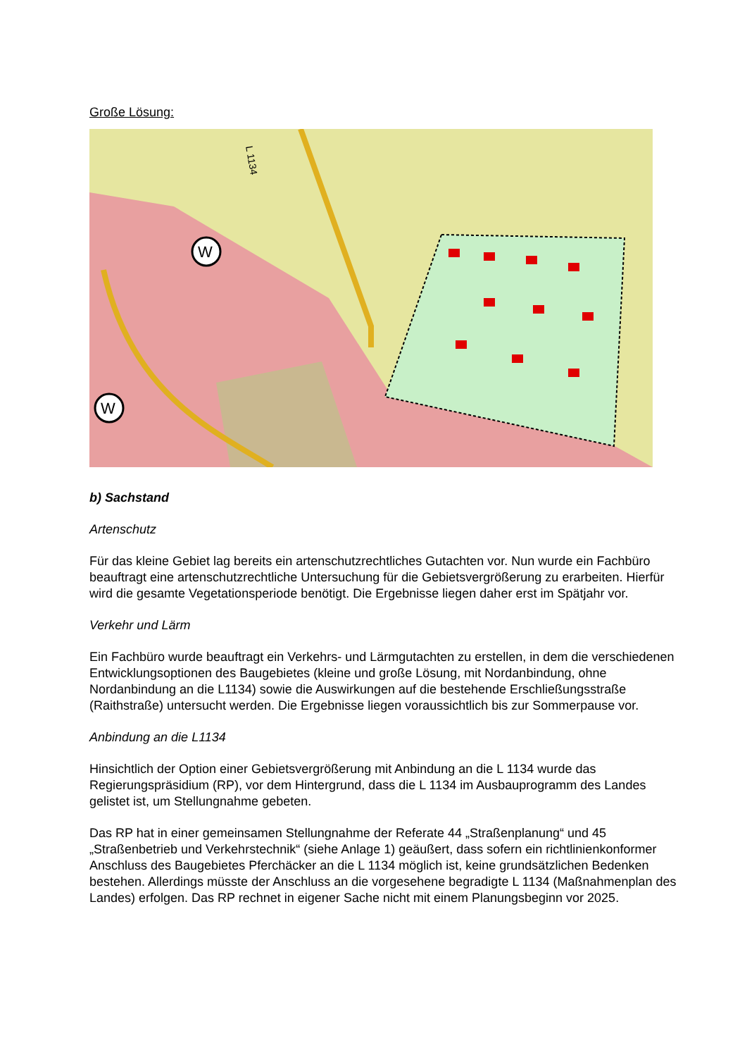Große Lösung:
W
W
L 1134
b) Sachstand
Artenschutz
Für das kleine Gebiet lag bereits ein artenschutzrechtliches Gutachten vor. Nun wurde ein Fachbüro beauftragt eine artenschutzrechtliche Untersuchung für die Gebietsvergrößerung zu erarbeiten. Hierfür wird die gesamte Vegetationsperiode benötigt. Die Ergebnisse liegen daher erst im Spätjahr vor.
Verkehr und Lärm
Ein Fachbüro wurde beauftragt ein Verkehrs- und Lärmgutachten zu erstellen, in dem die verschiedenen Entwicklungsoptionen des Baugebietes (kleine und große Lösung, mit Nordanbindung, ohne Nordanbindung an die L1134) sowie die Auswirkungen auf die bestehende Erschließungsstraße (Raithstraße) untersucht werden. Die Ergebnisse liegen voraussichtlich bis zur Sommerpause vor.
Anbindung an die L1134
Hinsichtlich der Option einer Gebietsvergrößerung mit Anbindung an die L 1134 wurde das Regierungspräsidium (RP), vor dem Hintergrund, dass die L 1134 im Ausbauprogramm des Landes gelistet ist, um Stellungnahme gebeten.
Das RP hat in einer gemeinsamen Stellungnahme der Referate 44 „Straßenplanung“ und 45 „Straßenbetrieb und Verkehrstechnik“ (siehe Anlage 1) geäußert, dass sofern ein richtlinienkonformer Anschluss des Baugebietes Pferchäcker an die L 1134 möglich ist, keine grundsätzlichen Bedenken bestehen. Allerdings müsste der Anschluss an die vorgesehene begradigte L 1134 (Maßnahmenplan des Landes) erfolgen. Das RP rechnet in eigener Sache nicht mit einem Planungsbeginn vor 2025.